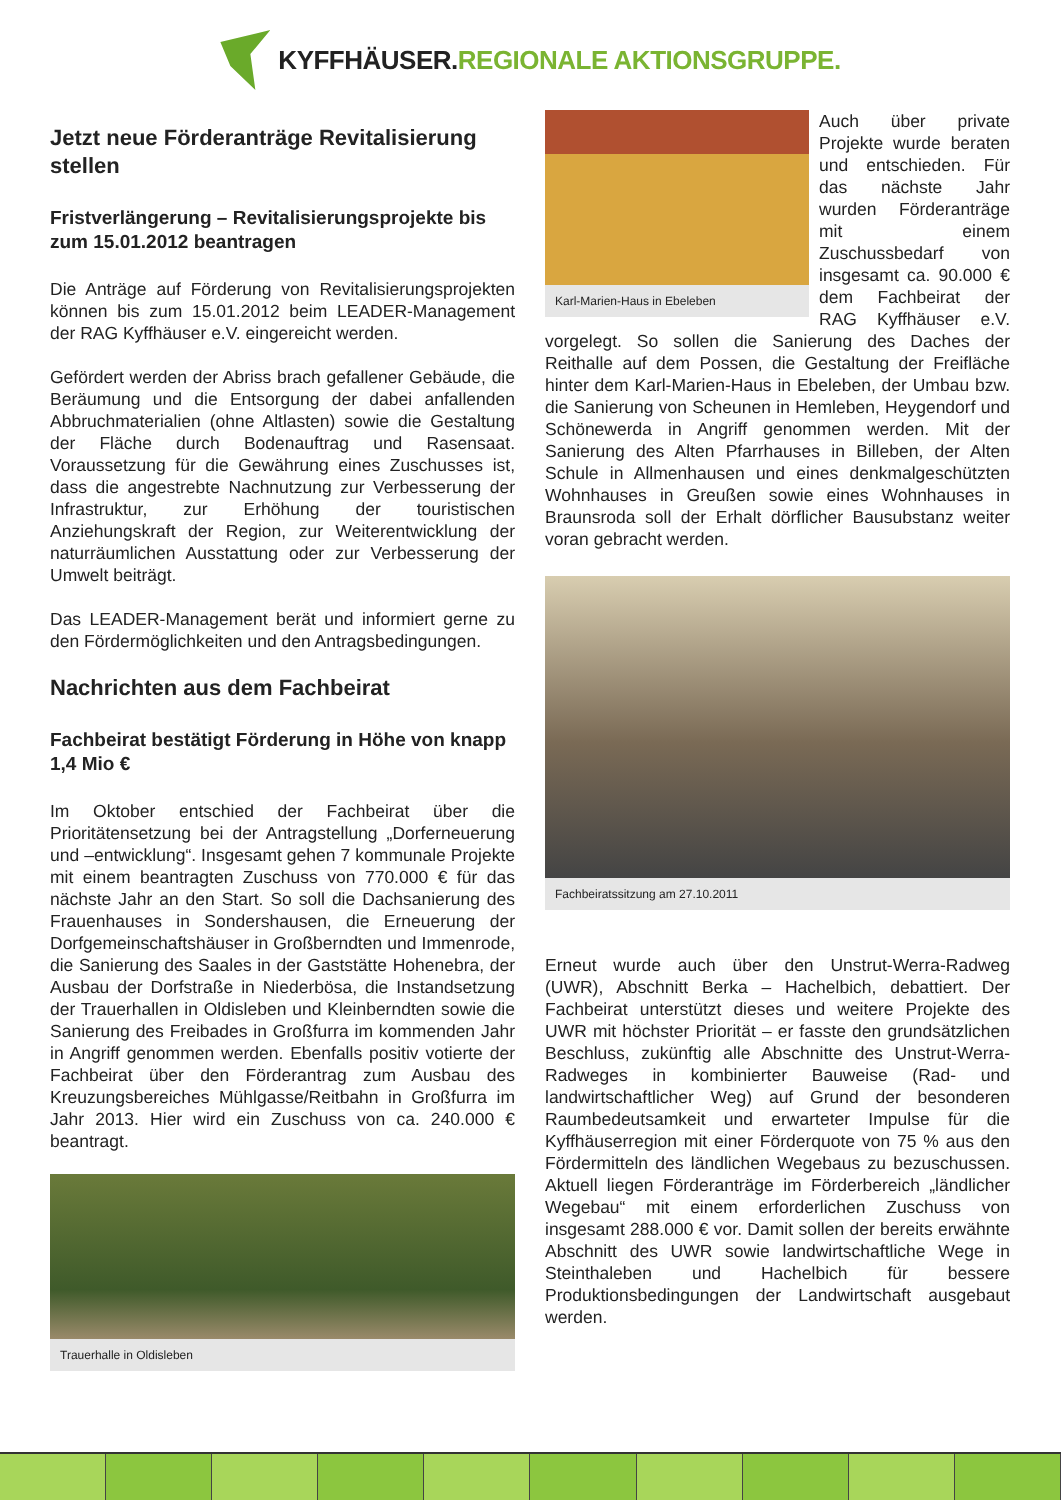KYFFHÄUSER.REGIONALE AKTIONSGRUPPE.
Jetzt neue Förderanträge Revitalisierung stellen
Fristverlängerung – Revitalisierungsprojekte bis zum 15.01.2012 beantragen
Die Anträge auf Förderung von Revitalisierungsprojekten können bis zum 15.01.2012 beim LEADER-Management der RAG Kyffhäuser e.V. eingereicht werden.
Gefördert werden der Abriss brach gefallener Gebäude, die Beräumung und die Entsorgung der dabei anfallenden Abbruchmaterialien (ohne Altlasten) sowie die Gestaltung der Fläche durch Bodenauftrag und Rasensaat. Voraussetzung für die Gewährung eines Zuschusses ist, dass die angestrebte Nachnutzung zur Verbesserung der Infrastruktur, zur Erhöhung der touristischen Anziehungskraft der Region, zur Weiterentwicklung der naturräumlichen Ausstattung oder zur Verbesserung der Umwelt beiträgt.
Das LEADER-Management berät und informiert gerne zu den Fördermöglichkeiten und den Antragsbedingungen.
Nachrichten aus dem Fachbeirat
Fachbeirat bestätigt Förderung in Höhe von knapp 1,4 Mio €
Im Oktober entschied der Fachbeirat über die Prioritätensetzung bei der Antragstellung „Dorferneuerung und –entwicklung“. Insgesamt gehen 7 kommunale Projekte mit einem beantragten Zuschuss von 770.000 € für das nächste Jahr an den Start. So soll die Dachsanierung des Frauenhauses in Sondershausen, die Erneuerung der Dorfgemeinschaftshäuser in Großberndten und Immenrode, die Sanierung des Saales in der Gaststätte Hohenebra, der Ausbau der Dorfstraße in Niederbösa, die Instandsetzung der Trauerhallen in Oldisleben und Kleinberndten sowie die Sanierung des Freibades in Großfurra im kommenden Jahr in Angriff genommen werden. Ebenfalls positiv votierte der Fachbeirat über den Förderantrag zum Ausbau des Kreuzungsbereiches Mühlgasse/Reitbahn in Großfurra im Jahr 2013. Hier wird ein Zuschuss von ca. 240.000 € beantragt.
Trauerhalle in Oldisleben
Karl-Marien-Haus in Ebeleben
Auch über private Projekte wurde beraten und entschieden. Für das nächste Jahr wurden Förderanträge mit einem Zuschussbedarf von insgesamt ca. 90.000 € dem Fachbeirat der RAG Kyffhäuser e.V. vorgelegt. So sollen die Sanierung des Daches der Reithalle auf dem Possen, die Gestaltung der Freifläche hinter dem Karl-Marien-Haus in Ebeleben, der Umbau bzw. die Sanierung von Scheunen in Hemleben, Heygendorf und Schönewerda in Angriff genommen werden. Mit der Sanierung des Alten Pfarrhauses in Billeben, der Alten Schule in Allmenhausen und eines denkmalgeschützten Wohnhauses in Greußen sowie eines Wohnhauses in Braunsroda soll der Erhalt dörflicher Bausubstanz weiter voran gebracht werden.
Fachbeiratssitzung am 27.10.2011
Erneut wurde auch über den Unstrut-Werra-Radweg (UWR), Abschnitt Berka – Hachelbich, debattiert. Der Fachbeirat unterstützt dieses und weitere Projekte des UWR mit höchster Priorität – er fasste den grundsätzlichen Beschluss, zukünftig alle Abschnitte des Unstrut-Werra-Radweges in kombinierter Bauweise (Rad- und landwirtschaftlicher Weg) auf Grund der besonderen Raumbedeutsamkeit und erwarteter Impulse für die Kyffhäuserregion mit einer Förderquote von 75 % aus den Fördermitteln des ländlichen Wegebaus zu bezuschussen. Aktuell liegen Förderanträge im Förderbereich „ländlicher Wegebau“ mit einem erforderlichen Zuschuss von insgesamt 288.000 € vor. Damit sollen der bereits erwähnte Abschnitt des UWR sowie landwirtschaftliche Wege in Steinthaleben und Hachelbich für bessere Produktionsbedingungen der Landwirtschaft ausgebaut werden.